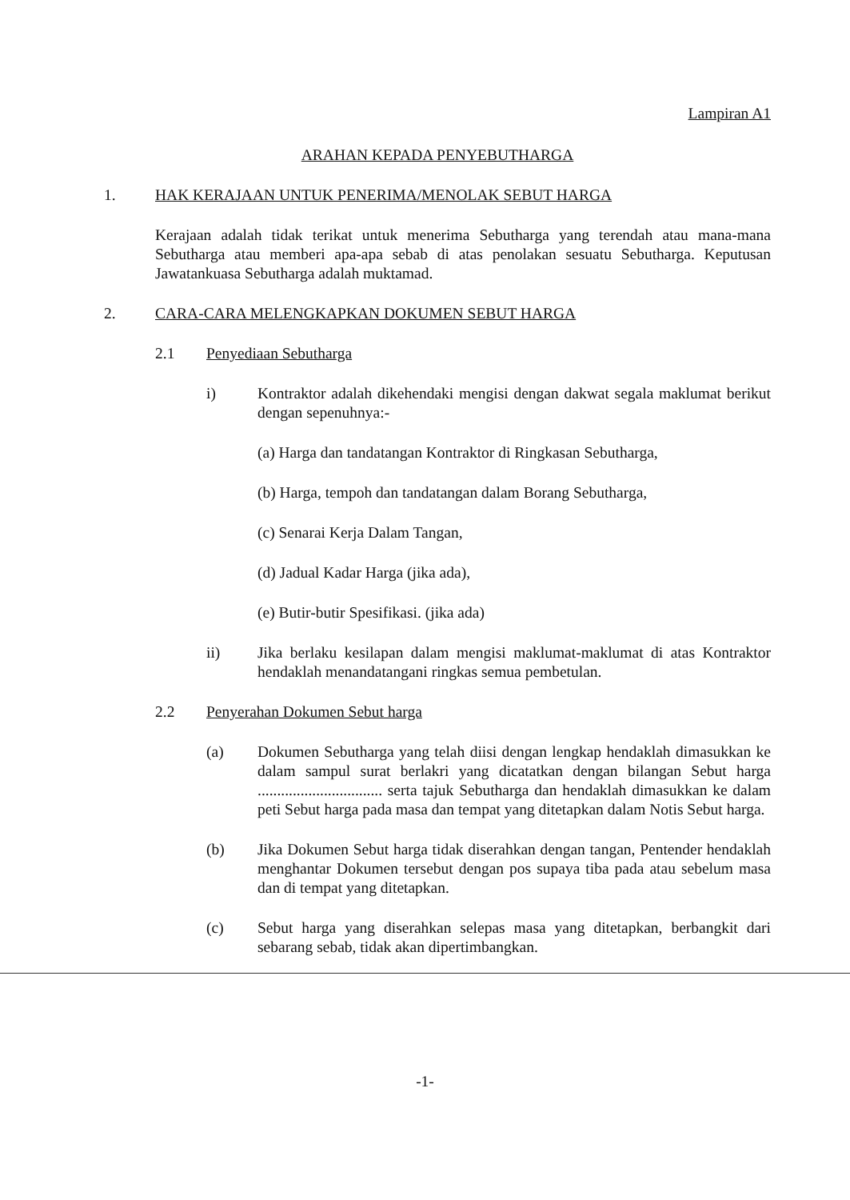Lampiran A1
ARAHAN KEPADA PENYEBUTHARGA
1. HAK KERAJAAN UNTUK PENERIMA/MENOLAK SEBUT HARGA
Kerajaan adalah tidak terikat untuk menerima Sebutharga yang terendah atau mana-mana Sebutharga atau memberi apa-apa sebab di atas penolakan sesuatu Sebutharga. Keputusan Jawatankuasa Sebutharga adalah muktamad.
2. CARA-CARA MELENGKAPKAN DOKUMEN SEBUT HARGA
2.1 Penyediaan Sebutharga
i) Kontraktor adalah dikehendaki mengisi dengan dakwat segala maklumat berikut dengan sepenuhnya:-
(a) Harga dan tandatangan Kontraktor di Ringkasan Sebutharga,
(b) Harga, tempoh dan tandatangan dalam Borang Sebutharga,
(c) Senarai Kerja Dalam Tangan,
(d) Jadual Kadar Harga (jika ada),
(e) Butir-butir Spesifikasi. (jika ada)
ii) Jika berlaku kesilapan dalam mengisi maklumat-maklumat di atas Kontraktor hendaklah menandatangani ringkas semua pembetulan.
2.2 Penyerahan Dokumen Sebut harga
(a) Dokumen Sebutharga yang telah diisi dengan lengkap hendaklah dimasukkan ke dalam sampul surat berlakri yang dicatatkan dengan bilangan Sebut harga ................................ serta tajuk Sebutharga dan hendaklah dimasukkan ke dalam peti Sebut harga pada masa dan tempat yang ditetapkan dalam Notis Sebut harga.
(b) Jika Dokumen Sebut harga tidak diserahkan dengan tangan, Pentender hendaklah menghantar Dokumen tersebut dengan pos supaya tiba pada atau sebelum masa dan di tempat yang ditetapkan.
(c) Sebut harga yang diserahkan selepas masa yang ditetapkan, berbangkit dari sebarang sebab, tidak akan dipertimbangkan.
-1-